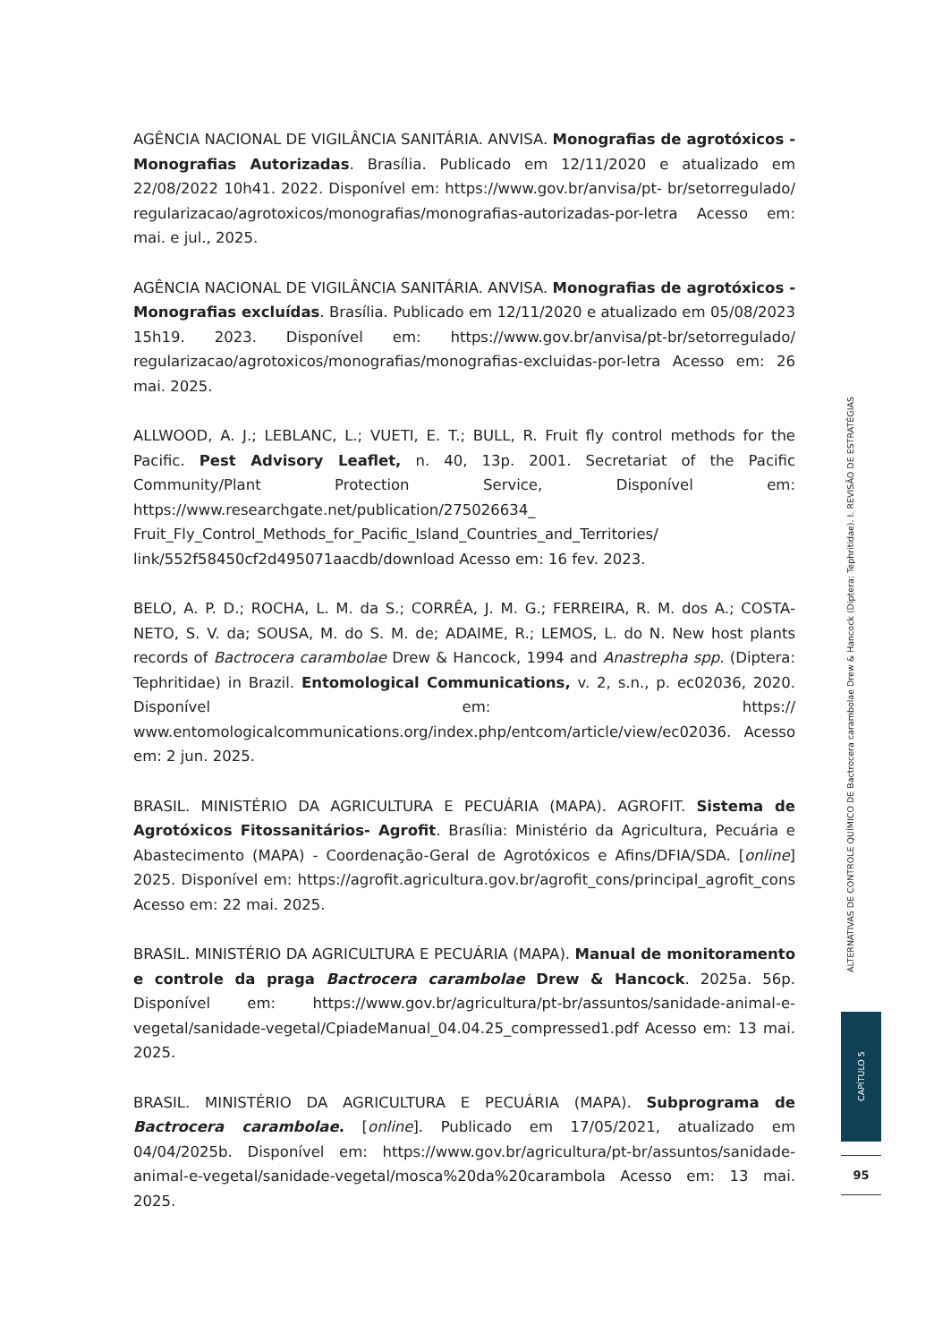AGÊNCIA NACIONAL DE VIGILÂNCIA SANITÁRIA. ANVISA. Monografias de agrotóxicos - Monografias Autorizadas. Brasília. Publicado em 12/11/2020 e atualizado em 22/08/2022 10h41. 2022. Disponível em: https://www.gov.br/anvisa/pt- br/setorregulado/ regularizacao/agrotoxicos/monografias/monografias-autorizadas-por-letra Acesso em: mai. e jul., 2025.
AGÊNCIA NACIONAL DE VIGILÂNCIA SANITÁRIA. ANVISA. Monografias de agrotóxicos - Monografias excluídas. Brasília. Publicado em 12/11/2020 e atualizado em 05/08/2023 15h19. 2023. Disponível em: https://www.gov.br/anvisa/pt-br/setorregulado/ regularizacao/agrotoxicos/monografias/monografias-excluidas-por-letra Acesso em: 26 mai. 2025.
ALLWOOD, A. J.; LEBLANC, L.; VUETI, E. T.; BULL, R. Fruit fly control methods for the Pacific. Pest Advisory Leaflet, n. 40, 13p. 2001. Secretariat of the Pacific Community/Plant Protection Service, Disponível em: https://www.researchgate.net/publication/275026634_ Fruit_Fly_Control_Methods_for_Pacific_Island_Countries_and_Territories/ link/552f58450cf2d495071aacdb/download Acesso em: 16 fev. 2023.
BELO, A. P. D.; ROCHA, L. M. da S.; CORRÊA, J. M. G.; FERREIRA, R. M. dos A.; COSTA-NETO, S. V. da; SOUSA, M. do S. M. de; ADAIME, R.; LEMOS, L. do N. New host plants records of Bactrocera carambolae Drew & Hancock, 1994 and Anastrepha spp. (Diptera: Tephritidae) in Brazil. Entomological Communications, v. 2, s.n., p. ec02036, 2020. Disponível em: https:// www.entomologicalcommunications.org/index.php/entcom/article/view/ec02036. Acesso em: 2 jun. 2025.
BRASIL. MINISTÉRIO DA AGRICULTURA E PECUÁRIA (MAPA). AGROFIT. Sistema de Agrotóxicos Fitossanitários- Agrofit. Brasília: Ministério da Agricultura, Pecuária e Abastecimento (MAPA) - Coordenação-Geral de Agrotóxicos e Afins/DFIA/SDA. [online] 2025. Disponível em: https://agrofit.agricultura.gov.br/agrofit_cons/principal_agrofit_cons Acesso em: 22 mai. 2025.
BRASIL. MINISTÉRIO DA AGRICULTURA E PECUÁRIA (MAPA). Manual de monitoramento e controle da praga Bactrocera carambolae Drew & Hancock. 2025a. 56p. Disponível em: https://www.gov.br/agricultura/pt-br/assuntos/sanidade-animal-e-vegetal/sanidade-vegetal/CpiadeManual_04.04.25_compressed1.pdf Acesso em: 13 mai. 2025.
BRASIL. MINISTÉRIO DA AGRICULTURA E PECUÁRIA (MAPA). Subprograma de Bactrocera carambolae. [online]. Publicado em 17/05/2021, atualizado em 04/04/2025b. Disponível em: https://www.gov.br/agricultura/pt-br/assuntos/sanidade-animal-e-vegetal/sanidade-vegetal/mosca%20da%20carambola Acesso em: 13 mai. 2025.
ALTERNATIVAS DE CONTROLE QUÍMICO DE Bactrocera carambolae Drew & Hancock (Diptera: Tephritidae). I. REVISÃO DE ESTRATÉGIAS
CAPÍTULO 5
95